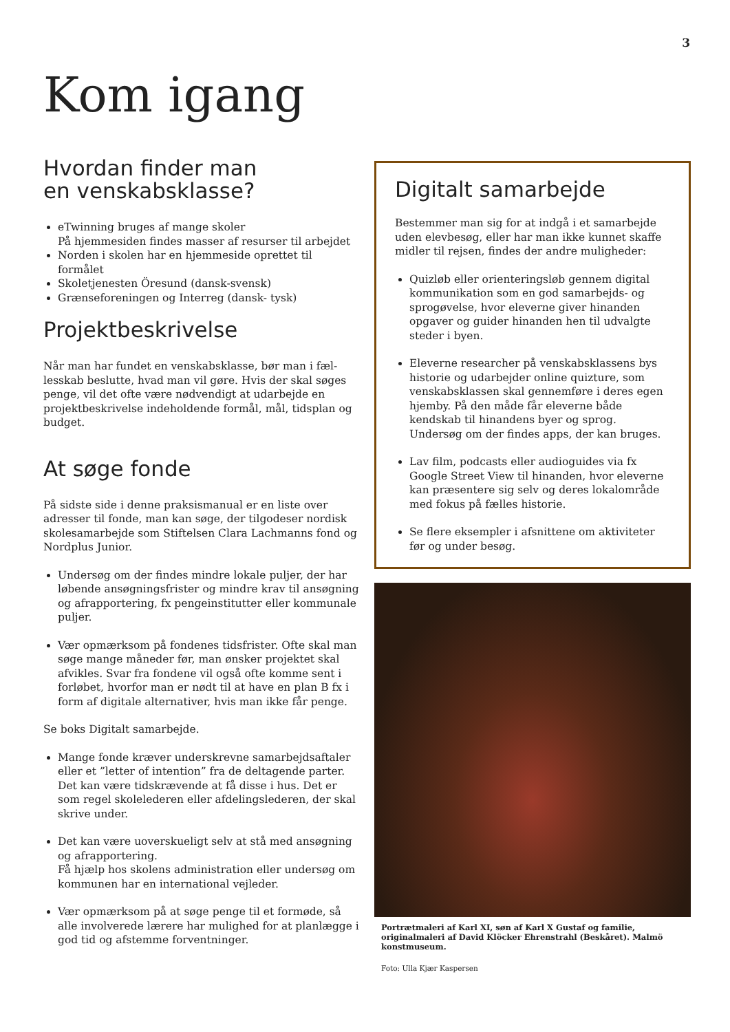3
Kom igang
Hvordan finder man
en venskabsklasse?
eTwinning bruges af mange skoler
På hjemmesiden findes masser af resurser til arbejdet
Norden i skolen har en hjemmeside oprettet til formålet
Skoletjenesten Öresund (dansk-svensk)
Grænseforeningen og Interreg (dansk- tysk)
Projektbeskrivelse
Når man har fundet en venskabsklasse, bør man i fæl-lesskab beslutte, hvad man vil gøre. Hvis der skal søges penge, vil det ofte være nødvendigt at udarbejde en projektbeskrivelse indeholdende formål, mål, tidsplan og budget.
At søge fonde
På sidste side i denne praksismanual er en liste over adresser til fonde, man kan søge, der tilgodeser nordisk skolesamarbejde som Stiftelsen Clara Lachmanns fond og Nordplus Junior.
Undersøg om der findes mindre lokale puljer, der har løbende ansøgningsfrister og mindre krav til ansøgning og afrapportering, fx pengeinstitutter eller kommunale puljer.
Vær opmærksom på fondenes tidsfrister. Ofte skal man søge mange måneder før, man ønsker projektet skal afvikles. Svar fra fondene vil også ofte komme sent i forløbet, hvorfor man er nødt til at have en plan B fx i form af digitale alternativer, hvis man ikke får penge.
Se boks Digitalt samarbejde.
Mange fonde kræver underskrevne samarbejdsaftaler eller et ”letter of intention” fra de deltagende parter. Det kan være tidskrævende at få disse i hus. Det er som regel skolelederen eller afdelingslederen, der skal skrive under.
Det kan være uoverskueligt selv at stå med ansøgning og afrapportering.
Få hjælp hos skolens administration eller undersøg om kommunen har en international vejleder.
Vær opmærksom på at søge penge til et formøde, så alle involverede lærere har mulighed for at planlægge i god tid og afstemme forventninger.
Digitalt samarbejde
Bestemmer man sig for at indgå i et samarbejde uden elevbesøg, eller har man ikke kunnet skaffe midler til rejsen, findes der andre muligheder:
Quizløb eller orienteringsløb gennem digital kommunikation som en god samarbejds- og sprogøvelse, hvor eleverne giver hinanden opgaver og guider hinanden hen til udvalgte steder i byen.
Eleverne researcher på venskabsklassens bys historie og udarbejder online quizture, som venskabsklassen skal gennemføre i deres egen hjemby. På den måde får eleverne både kendskab til hinandens byer og sprog. Undersøg om der findes apps, der kan bruges.
Lav film, podcasts eller audioguides via fx Google Street View til hinanden, hvor eleverne kan præsentere sig selv og deres lokalområde med fokus på fælles historie.
Se flere eksempler i afsnittene om aktiviteter før og under besøg.
Portrætmaleri af Karl XI, søn af Karl X Gustaf og familie, originalmaleri af David Klöcker Ehrenstrahl (Beskåret). Malmö konstmuseum.
Foto: Ulla Kjær Kaspersen